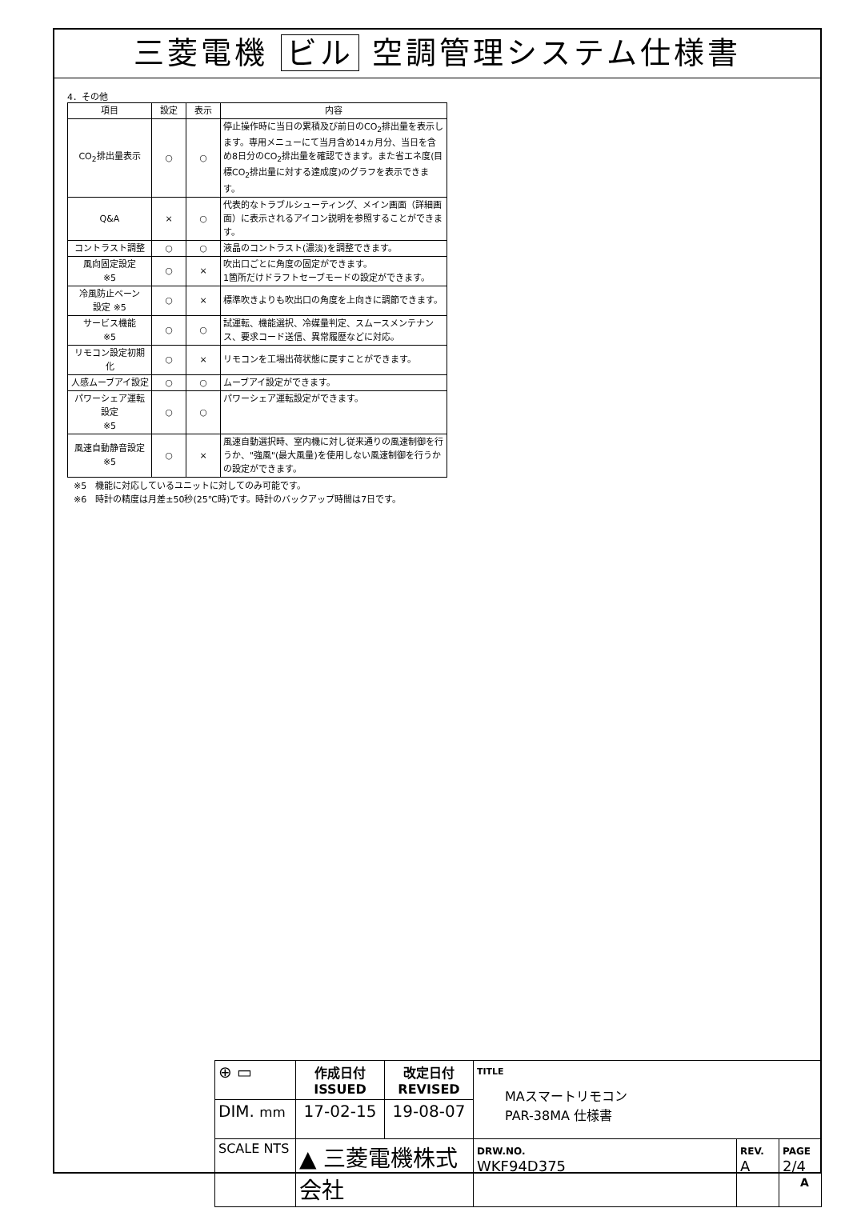三菱電機 ビル 空調管理システム仕様書
4．その他
| 項目 | 設定 | 表示 | 内容 |
| --- | --- | --- | --- |
| CO<sub>2</sub>排出量表示 | ○ | ○ | 停止操作時に当日の累積及び前日のCO<sub>2</sub>排出量を表示します。専用メニューにて当月含め14ヵ月分、当日を含め8日分のCO<sub>2</sub>排出量を確認できます。また省エネ度(目標CO<sub>2</sub>排出量に対する達成度)のグラフを表示できます。 |
| Q&A | × | ○ | 代表的なトラブルシューティング、メイン画面（詳細画面）に表示されるアイコン説明を参照することができます。 |
| コントラスト調整 | ○ | ○ | 液晶のコントラスト(濃淡)を調整できます。 |
| 風向固定設定 ※5 | ○ | × | 吹出口ごとに角度の固定ができます。 1箇所だけドラフトセーブモードの設定ができます。 |
| 冷風防止ベーン 設定 ※5 | ○ | × | 標準吹きよりも吹出口の角度を上向きに調節できます。 |
| サービス機能 ※5 | ○ | ○ | 試運転、機能選択、冷媒量判定、スムースメンテナンス、要求コード送信、異常履歴などに対応。 |
| リモコン設定初期化 | ○ | × | リモコンを工場出荷状態に戻すことができます。 |
| 人感ムーブアイ設定 | ○ | ○ | ムーブアイ設定ができます。 |
| パワーシェア運転設定 ※5 | ○ | ○ | パワーシェア運転設定ができます。 |
| 風速自動静音設定 ※5 | ○ | × | 風速自動選択時、室内機に対し従来通りの風速制御を行うか、"強風"(最大風量)を使用しない風速制御を行うかの設定ができます。 |
※5　機能に対応しているユニットに対してのみ可能です。
※6　時計の精度は月差±50秒(25℃時)です。時計のバックアップ時間は7日です。
| ⊕ ▭ | 作成日付 ISSUED | 改定日付 REVISED | TITLE MAスマートリモコン PAR-38MA 仕様書 | | |
| DIM. mm | 17-02-15 | 19-08-07 | | | |
| SCALE NTS | ▲ 三菱電機株式会社 | | DRW.NO. WKF94D375 | REV. A | PAGE 2/4 |
A